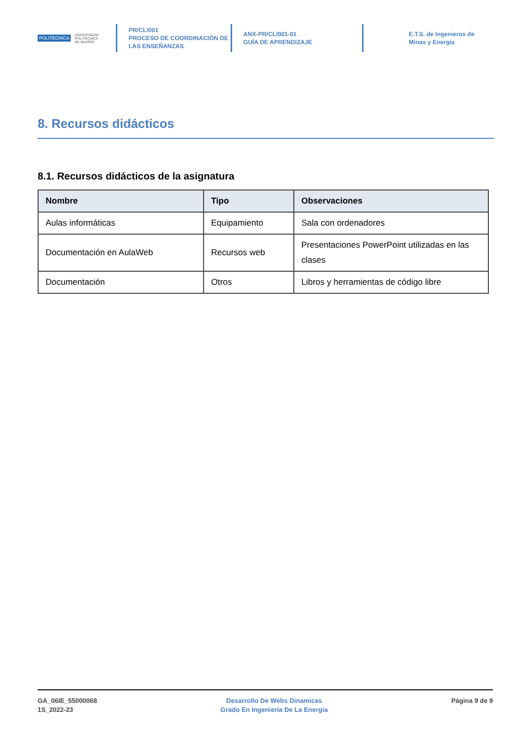POLITÉCNICA UNIVERSIDAD
POLITÉCNICA
DE MADRID
PR/CL/001
PROCESO DE COORDINACIÓN DE
LAS ENSEÑANZAS
ANX-PR/CL/001-01
GUÍA DE APRENDIZAJE
E.T.S. de Ingenieros de
Minas y Energía
8. Recursos didácticos
8.1. Recursos didácticos de la asignatura
| Nombre | Tipo | Observaciones |
| --- | --- | --- |
| Aulas informáticas | Equipamiento | Sala con ordenadores |
| Documentación en AulaWeb | Recursos web | Presentaciones PowerPoint utilizadas en las clases |
| Documentación | Otros | Libros y herramientas de código libre |
GA_06IE_55000068
1S_2022-23
Desarrollo De Webs Dinamicas
Grado En Ingenieria De La Energia
Página 9 de 9